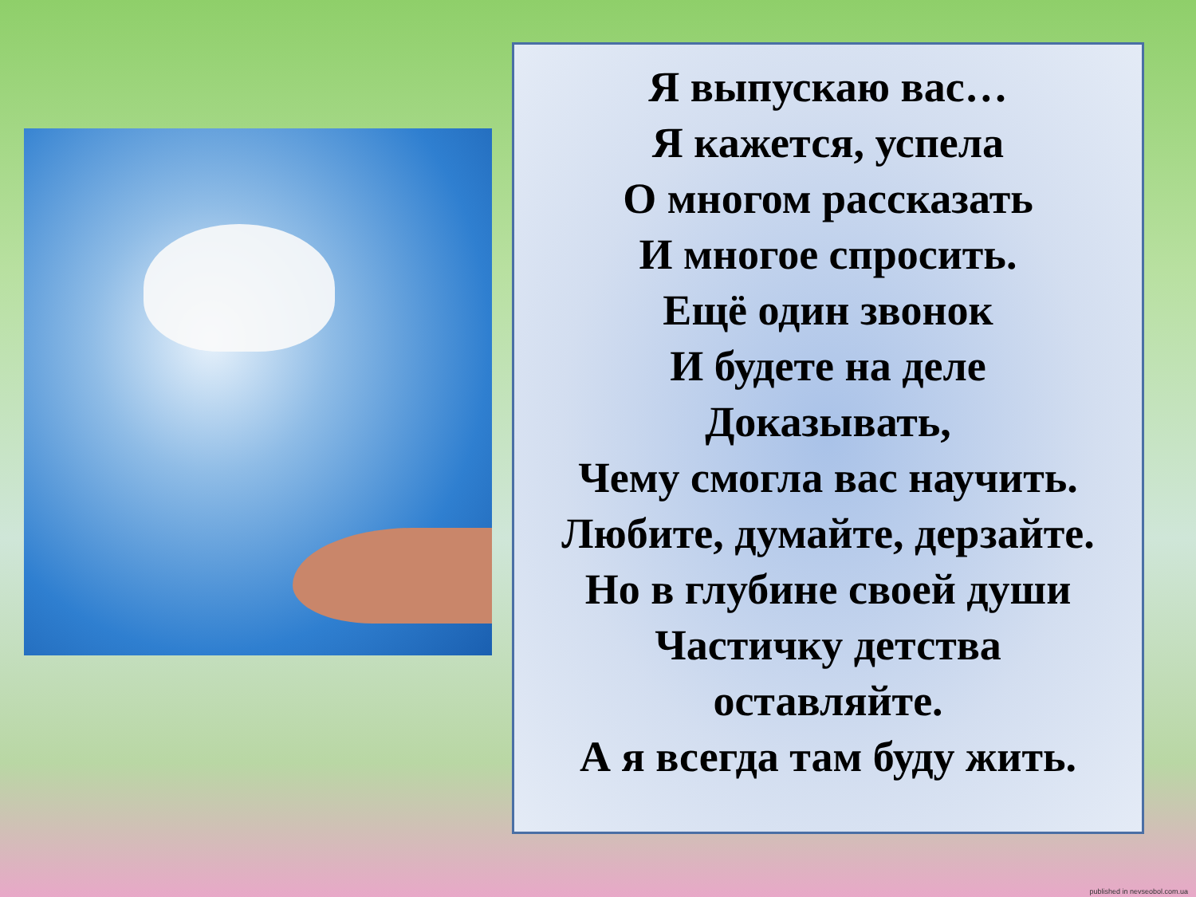Я выпускаю вас…
Я кажется, успела
О многом рассказать
И многое спросить.
Ещё один звонок
И будете на деле
Доказывать,
Чему смогла вас научить.
Любите, думайте, дерзайте.
Но в глубине своей души
Частичку детства
оставляйте.
А я всегда там буду жить.
published in nevseobol.com.ua